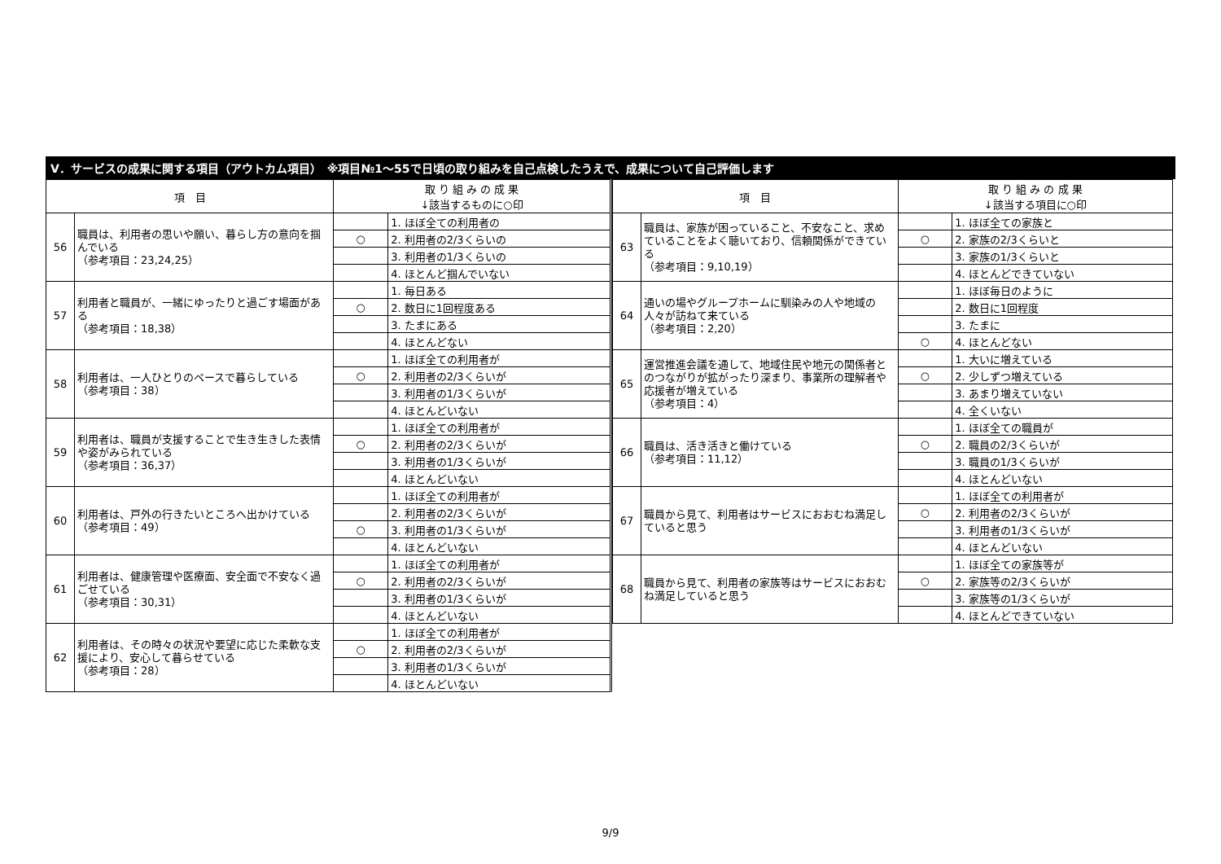Ⅴ．サービスの成果に関する項目（アウトカム項目）　※項目№1～55で日頃の取り組みを自己点検したうえで、成果について自己評価します
| 項 目 | | 取 り 組 み の 成 果 ↓該当するものに○印 | |
| --- | --- | --- | --- |
| 56 | 職員は、利用者の思いや願い、暮らし方の意向を掴んでいる （参考項目：23,24,25） | | 1. ほぼ全ての利用者の |
| | | ○ | 2. 利用者の2/3くらいの |
| | | | 3. 利用者の1/3くらいの |
| | | | 4. ほとんど掴んでいない |
| 57 | 利用者と職員が、一緒にゆったりと過ごす場面がある （参考項目：18,38） | | 1. 毎日ある |
| | | ○ | 2. 数日に1回程度ある |
| | | | 3. たまにある |
| | | | 4. ほとんどない |
| 58 | 利用者は、一人ひとりのペースで暮らしている （参考項目：38） | | 1. ほぼ全ての利用者が |
| | | ○ | 2. 利用者の2/3くらいが |
| | | | 3. 利用者の1/3くらいが |
| | | | 4. ほとんどいない |
| 59 | 利用者は、職員が支援することで生き生きした表情や姿がみられている （参考項目：36,37） | | 1. ほぼ全ての利用者が |
| | | ○ | 2. 利用者の2/3くらいが |
| | | | 3. 利用者の1/3くらいが |
| | | | 4. ほとんどいない |
| 60 | 利用者は、戸外の行きたいところへ出かけている （参考項目：49） | | 1. ほぼ全ての利用者が |
| | | | 2. 利用者の2/3くらいが |
| | | ○ | 3. 利用者の1/3くらいが |
| | | | 4. ほとんどいない |
| 61 | 利用者は、健康管理や医療面、安全面で不安なく過ごせている （参考項目：30,31） | | 1. ほぼ全ての利用者が |
| | | ○ | 2. 利用者の2/3くらいが |
| | | | 3. 利用者の1/3くらいが |
| | | | 4. ほとんどいない |
| 62 | 利用者は、その時々の状況や要望に応じた柔軟な支援により、安心して暮らせている （参考項目：28） | | 1. ほぼ全ての利用者が |
| | | ○ | 2. 利用者の2/3くらいが |
| | | | 3. 利用者の1/3くらいが |
| | | | 4. ほとんどいない |
| 項 目 | | 取 り 組 み の 成 果 ↓該当する項目に○印 | |
| --- | --- | --- | --- |
| 63 | 職員は、家族が困っていること、不安なこと、求めていることをよく聴いており、信頼関係ができている （参考項目：9,10,19） | | 1. ほぼ全ての家族と |
| | | ○ | 2. 家族の2/3くらいと |
| | | | 3. 家族の1/3くらいと |
| | | | 4. ほとんどできていない |
| 64 | 通いの場やグループホームに馴染みの人や地域の人々が訪ねて来ている （参考項目：2,20） | | 1. ほぼ毎日のように |
| | | | 2. 数日に1回程度 |
| | | | 3. たまに |
| | | ○ | 4. ほとんどない |
| 65 | 運営推進会議を通して、地域住民や地元の関係者とのつながりが拡がったり深まり、事業所の理解者や応援者が増えている （参考項目：4） | | 1. 大いに増えている |
| | | ○ | 2. 少しずつ増えている |
| | | | 3. あまり増えていない |
| | | | 4. 全くいない |
| 66 | 職員は、活き活きと働けている （参考項目：11,12） | | 1. ほぼ全ての職員が |
| | | ○ | 2. 職員の2/3くらいが |
| | | | 3. 職員の1/3くらいが |
| | | | 4. ほとんどいない |
| 67 | 職員から見て、利用者はサービスにおおむね満足していると思う | | 1. ほぼ全ての利用者が |
| | | ○ | 2. 利用者の2/3くらいが |
| | | | 3. 利用者の1/3くらいが |
| | | | 4. ほとんどいない |
| 68 | 職員から見て、利用者の家族等はサービスにおおむね満足していると思う | | 1. ほぼ全ての家族等が |
| | | ○ | 2. 家族等の2/3くらいが |
| | | | 3. 家族等の1/3くらいが |
| | | | 4. ほとんどできていない |
9/9